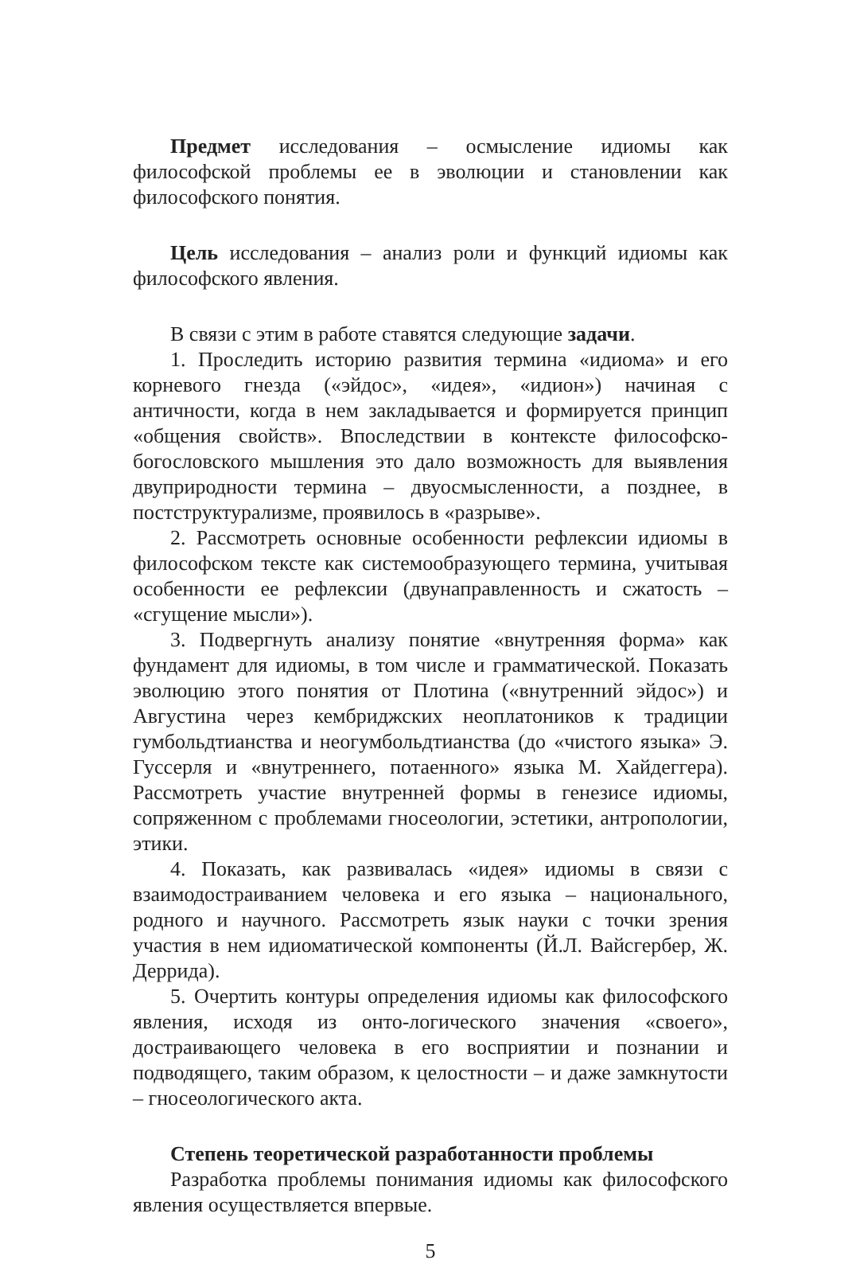Предмет исследования – осмысление идиомы как философской проблемы ее в эволюции и становлении как философского понятия.
Цель исследования – анализ роли и функций идиомы как философского явления.
В связи с этим в работе ставятся следующие задачи.
1. Проследить историю развития термина «идиома» и его корневого гнезда («эйдос», «идея», «идион») начиная с античности, когда в нем закладывается и формируется принцип «общения свойств». Впоследствии в контексте философско-богословского мышления это дало возможность для выявления двуприродности термина – двуосмысленности, а позднее, в постструктурализме, проявилось в «разрыве».
2. Рассмотреть основные особенности рефлексии идиомы в философском тексте как системообразующего термина, учитывая особенности ее рефлексии (двунаправленность и сжатость – «сгущение мысли»).
3. Подвергнуть анализу понятие «внутренняя форма» как фундамент для идиомы, в том числе и грамматической. Показать эволюцию этого понятия от Плотина («внутренний эйдос») и Августина через кембриджских неоплатоников к традиции гумбольдтианства и неогумбольдтианства (до «чистого языка» Э. Гуссерля и «внутреннего, потаенного» языка М. Хайдеггера). Рассмотреть участие внутренней формы в генезисе идиомы, сопряженном с проблемами гносеологии, эстетики, антропологии, этики.
4. Показать, как развивалась «идея» идиомы в связи с взаимодостраиванием человека и его языка – национального, родного и научного. Рассмотреть язык науки с точки зрения участия в нем идиоматической компоненты (Й.Л. Вайсгербер, Ж. Деррида).
5. Очертить контуры определения идиомы как философского явления, исходя из онто-логического значения «своего», достраивающего человека в его восприятии и познании и подводящего, таким образом, к целостности – и даже замкнутости – гносеологического акта.
Степень теоретической разработанности проблемы
Разработка проблемы понимания идиомы как философского явления осуществляется впервые.
5